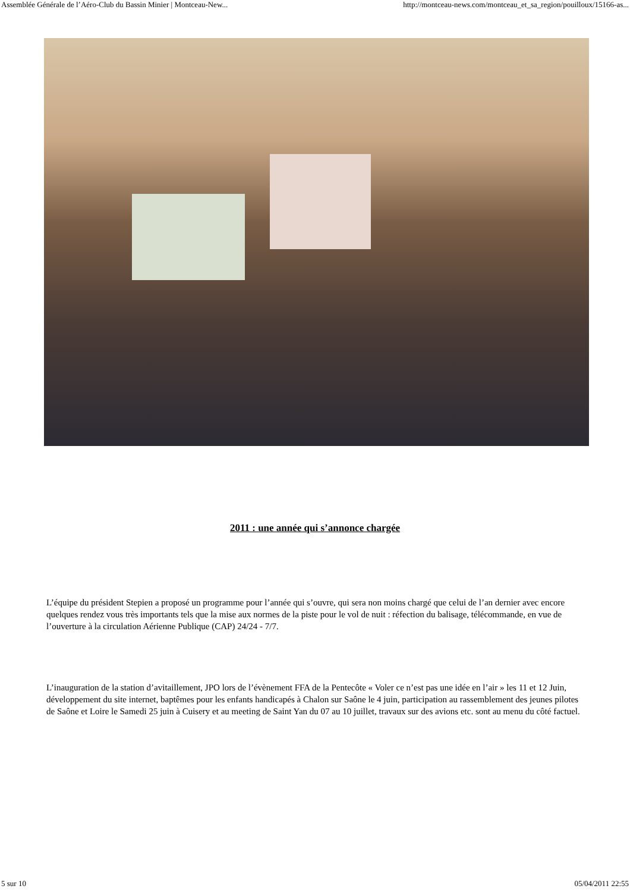Assemblée Générale de l’Aéro-Club du Bassin Minier | Montceau-New... http://montceau-news.com/montceau_et_sa_region/pouilloux/15166-as...
2011 : une année qui s’annonce chargée
L’équipe du président Stepien a proposé un programme pour l’année qui s’ouvre, qui sera non moins chargé que celui de l’an dernier avec encore quelques rendez vous très importants tels que la mise aux normes de la piste pour le vol de nuit : réfection du balisage, télécommande, en vue de l’ouverture à la circulation Aérienne Publique (CAP) 24/24 - 7/7.
L’inauguration de la station d’avitaillement, JPO lors de l’évènement FFA de la Pentecôte « Voler ce n’est pas une idée en l’air » les 11 et 12 Juin, développement du site internet, baptêmes pour les enfants handicapés à Chalon sur Saône le 4 juin, participation au rassemblement des jeunes pilotes de Saône et Loire le Samedi 25 juin à Cuisery et au meeting de Saint Yan du 07 au 10 juillet, travaux sur des avions etc. sont au menu du côté factuel.
5 sur 10 05/04/2011 22:55